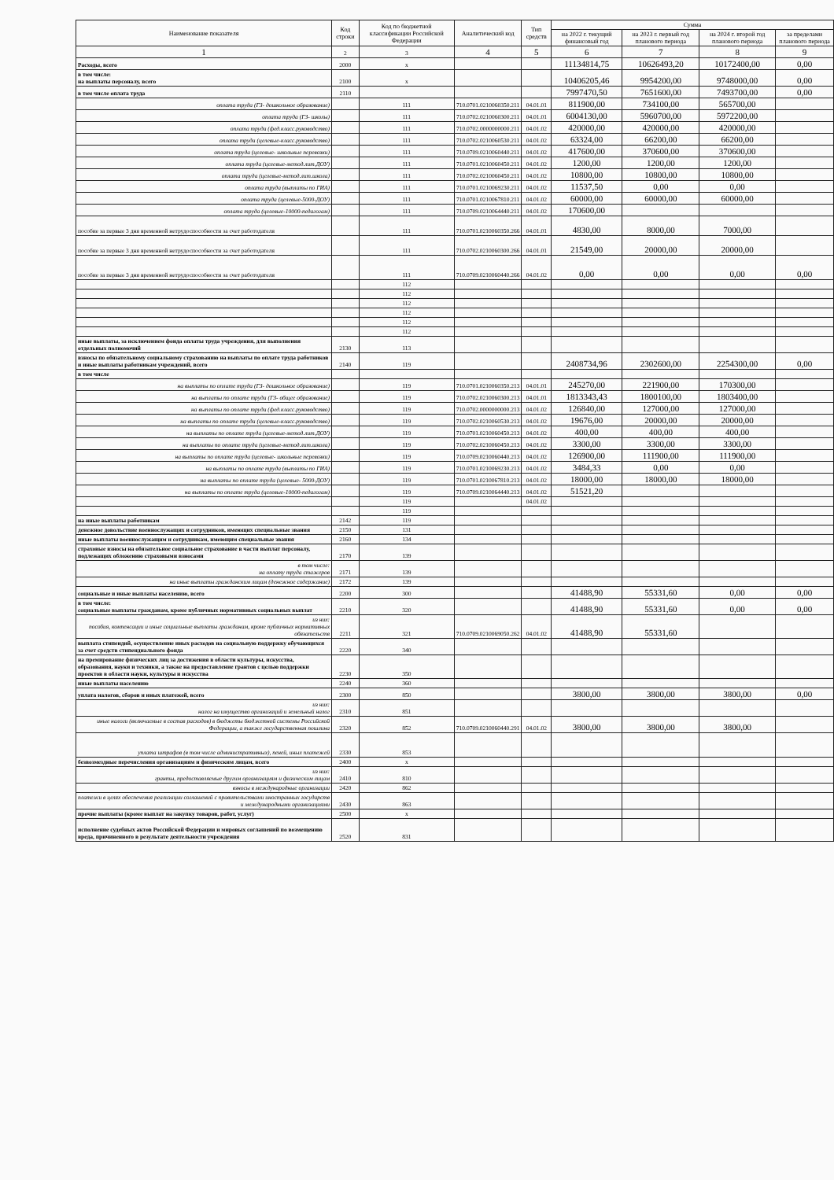| Наименование показателя | Код строки | Код по бюджетной классификации Российской Федерации | Аналитический код | Тип средств | Сумма | | | |
| --- | --- | --- | --- | --- | --- | --- | --- | --- |
| | | | | | на 2022 г. текущий финансовый год | на 2023 г. первый год планового периода | на 2024 г. второй год планового периода | за пределами планового периода |
| 1 | 2 | 3 | 4 | 5 | 6 | 7 | 8 | 9 |
| Расходы, всего | 2000 | x | | | 11134814,75 | 10626493,20 | 10172400,00 | 0,00 |
| в том числе: на выплаты персоналу, всего | 2100 | x | | | 10406205,46 | 9954200,00 | 9748000,00 | 0,00 |
| в том числе оплата труда | 2110 | | | | 7997470,50 | 7651600,00 | 7493700,00 | 0,00 |
| оплата труда (ГЗ- дошкольное образование) | | 111 | 710.0701.0210060350.211 | 04.01.01 | 811900,00 | 734100,00 | 565700,00 | |
| оплата труда (ГЗ- школы) | | 111 | 710.0702.0210060300.211 | 04.01.01 | 6004130,00 | 5960700,00 | 5972200,00 | |
| оплата труда (фед.класс.руководство) | | 111 | 710.0702.0000000000.211 | 04.01.02 | 420000,00 | 420000,00 | 420000,00 | |
| оплата труда (целевые-класс.руководство) | | 111 | 710.0702.0210060530.211 | 04.01.02 | 63324,00 | 66200,00 | 66200,00 | |
| оплата труда (целевые- школьные перевозки) | | 111 | 710.0709.0210060440.211 | 04.01.02 | 417600,00 | 370600,00 | 370600,00 | |
| оплата труда (целевые-метод.лит.ДОУ) | | 111 | 710.0701.0210060450.211 | 04.01.02 | 1200,00 | 1200,00 | 1200,00 | |
| оплата труда (целевые-метод.лит.школа) | | 111 | 710.0702.0210060450.211 | 04.01.02 | 10800,00 | 10800,00 | 10800,00 | |
| оплата труда (выплаты по ГИА) | | 111 | 710.0701.0210069230.211 | 04.01.02 | 11537,50 | 0,00 | 0,00 | |
| оплата труда (целевые-5000-ДОУ) | | 111 | 710.0701.0210067810.211 | 04.01.02 | 60000,00 | 60000,00 | 60000,00 | |
| оплата труда (целевые-10000-педагогам) | | 111 | 710.0709.0210064440.211 | 04.01.02 | 170600,00 | | | |
| пособие за первые 3 дня временной нетрудоспособности за счет работодателя | | 111 | 710.0701.0210060350.266 | 04.01.01 | 4830,00 | 8000,00 | 7000,00 | |
| пособие за первые 3 дня временной нетрудоспособности за счет работодателя | | 111 | 710.0702.0210060300.266 | 04.01.01 | 21549,00 | 20000,00 | 20000,00 | |
| пособие за первые 3 дня временной нетрудоспособности за счет работодателя | | 111 | 710.0709.0210060440.266 | 04.01.02 | 0,00 | 0,00 | 0,00 | 0,00 |
| | | 112 | | | | | | |
| | | 112 | | | | | | |
| | | 112 | | | | | | |
| | | 112 | | | | | | |
| | | 112 | | | | | | |
| | | 112 | | | | | | |
| иные выплаты, за исключением фонда оплаты труда учреждения, для выполнения отдельных полномочий | 2130 | 113 | | | | | | |
| взносы по обязательному социальному страхованию на выплаты по оплате труда работников и иные выплаты работникам учреждений, всего | 2140 | 119 | | | 2408734,96 | 2302600,00 | 2254300,00 | 0,00 |
| в том числе | | | | | | | | |
| на выплаты по оплате труда (ГЗ- дошкольное образование) | | 119 | 710.0701.0210060350.213 | 04.01.01 | 245270,00 | 221900,00 | 170300,00 | |
| на выплаты по оплате труда (ГЗ- общее образование) | | 119 | 710.0702.0210060300.213 | 04.01.01 | 1813343,43 | 1800100,00 | 1803400,00 | |
| на выплаты по оплате труда (фед.класс.руководство) | | 119 | 710.0702.0000000000.213 | 04.01.02 | 126840,00 | 127000,00 | 127000,00 | |
| на выплаты по оплате труда (целевые-класс.руководство) | | 119 | 710.0702.0210060530.213 | 04.01.02 | 19676,00 | 20000,00 | 20000,00 | |
| на выплаты по оплате труда (целевые-метод.лит.ДОУ) | | 119 | 710.0701.0210060450.213 | 04.01.02 | 400,00 | 400,00 | 400,00 | |
| на выплаты по оплате труда (целевые-метод.лит.школа) | | 119 | 710.0702.0210060450.213 | 04.01.02 | 3300,00 | 3300,00 | 3300,00 | |
| на выплаты по оплате труда (целевые- школьные перевозки) | | 119 | 710.0709.0210060440.213 | 04.01.02 | 126900,00 | 111900,00 | 111900,00 | |
| на выплаты по оплате труда (выплаты по ГИА) | | 119 | 710.0701.0210069230.213 | 04.01.02 | 3484,33 | 0,00 | 0,00 | |
| на выплаты по оплате труда (целевые- 5000-ДОУ) | | 119 | 710.0701.0210067810.213 | 04.01.02 | 18000,00 | 18000,00 | 18000,00 | |
| на выплаты по оплате труда (целевые-10000-педагогам) | | 119 | 710.0709.0210064440.213 | 04.01.02 | 51521,20 | | | |
| | | 119 | | 04.01.02 | | | | |
| | | 119 | | | | | | |
| на иные выплаты работникам | 2142 | 119 | | | | | | |
| денежное довольствие военнослужащих и сотрудников, имеющих специальные звания | 2150 | 131 | | | | | | |
| иные выплаты военнослужащим и сотрудникам, имеющим специальные звания | 2160 | 134 | | | | | | |
| страховые взносы на обязательное социальное страхование в части выплат персоналу, подлежащих обложению страховыми взносами | 2170 | 139 | | | | | | |
| в том числе: на оплату труда стажеров | 2171 | 139 | | | | | | |
| на иные выплаты гражданским лицам (денежное содержание) | 2172 | 139 | | | | | | |
| социальные и иные выплаты населению, всего | 2200 | 300 | | | 41488,90 | 55331,60 | 0,00 | 0,00 |
| в том числе: социальные выплаты гражданам, кроме публичных нормативных социальных выплат | 2210 | 320 | | | 41488,90 | 55331,60 | 0,00 | 0,00 |
| из них: пособия, компенсации и иные социальные выплаты гражданам, кроме публичных нормативных обязательств | 2211 | 321 | 710.0709.0210069050.262 | 04.01.02 | 41488,90 | 55331,60 | | |
| выплата стипендий, осуществление иных расходов на социальную поддержку обучающихся за счет средств стипендиального фонда | 2220 | 340 | | | | | | |
| на премирование физических лиц за достижения в области культуры, искусства, образования, науки и техники, а также на предоставление грантов с целью поддержки проектов в области науки, культуры и искусства | 2230 | 350 | | | | | | |
| иные выплаты населению | 2240 | 360 | | | | | | |
| уплата налогов, сборов и иных платежей, всего | 2300 | 850 | | | 3800,00 | 3800,00 | 3800,00 | 0,00 |
| из них: налог на имущество организаций и земельный налог | 2310 | 851 | | | | | | |
| иные налоги (включаемые в состав расходов) в бюджеты бюджетной системы Российской Федерации, а также государственная пошлина | 2320 | 852 | 710.0709.0210060440.291 | 04.01.02 | 3800,00 | 3800,00 | 3800,00 | |
| уплата штрафов (в том числе административных), пеней, иных платежей | 2330 | 853 | | | | | | |
| безвозмездные перечисления организациям и физическим лицам, всего | 2400 | x | | | | | | |
| из них: гранты, предоставляемые другим организациям и физическим лицам | 2410 | 810 | | | | | | |
| взносы в международные организации | 2420 | 862 | | | | | | |
| платежи в целях обеспечения реализации соглашений с правительствами иностранных государств и международными организациями | 2430 | 863 | | | | | | |
| прочие выплаты (кроме выплат на закупку товаров, работ, услуг) | 2500 | x | | | | | | |
| исполнение судебных актов Российской Федерации и мировых соглашений по возмещению вреда, причиненного в результате деятельности учреждения | 2520 | 831 | | | | | | |